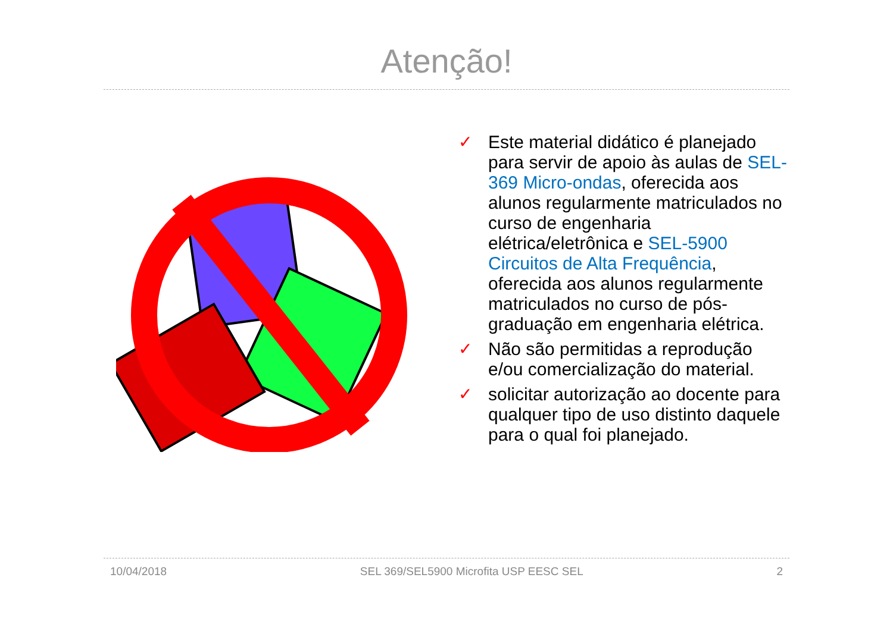Atenção!
✓ Este material didático é planejado para servir de apoio às aulas de SEL-369 Micro-ondas, oferecida aos alunos regularmente matriculados no curso de engenharia elétrica/eletrônica e SEL-5900 Circuitos de Alta Frequência, oferecida aos alunos regularmente matriculados no curso de pós-graduação em engenharia elétrica.
✓ Não são permitidas a reprodução e/ou comercialização do material.
✓ solicitar autorização ao docente para qualquer tipo de uso distinto daquele para o qual foi planejado.
10/04/2018 SEL 369/SEL5900 Microfita USP EESC SEL 2